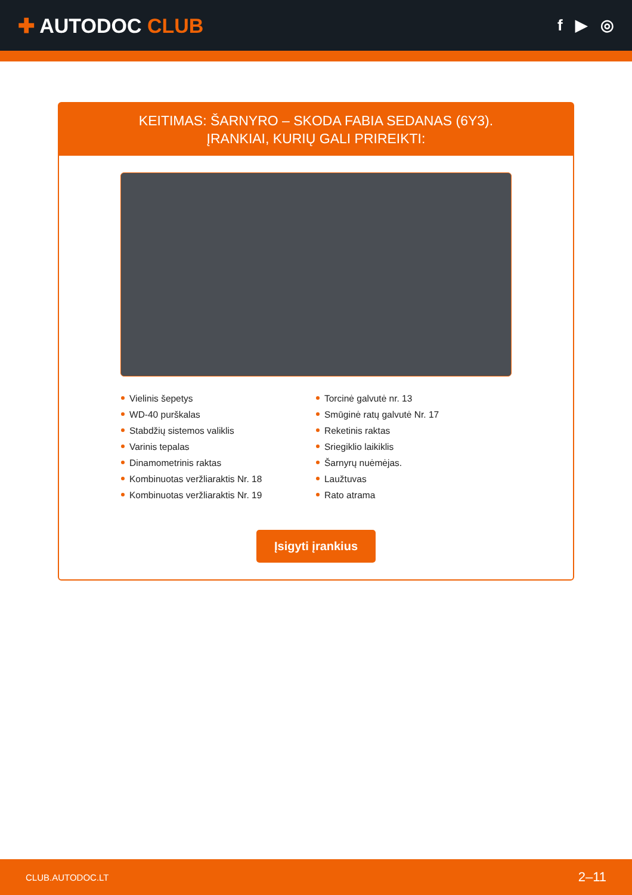✚ AUTODOC CLUB
f ▶ ◎
KEITIMAS: ŠARNYRO – SKODA FABIA SEDANAS (6Y3).
ĮRANKIAI, KURIŲ GALI PRIREIKTI:
Vielinis šepetys
WD-40 purškalas
Stabdžių sistemos valiklis
Varinis tepalas
Dinamometrinis raktas
Kombinuotas veržliaraktis Nr. 18
Kombinuotas veržliaraktis Nr. 19
Torcinė galvutė nr. 13
Smūginė ratų galvutė Nr. 17
Reketinis raktas
Sriegiklio laikiklis
Šarnyrų nuėmėjas.
Laužtuvas
Rato atrama
Įsigyti įrankius
CLUB.AUTODOC.LT 2–11